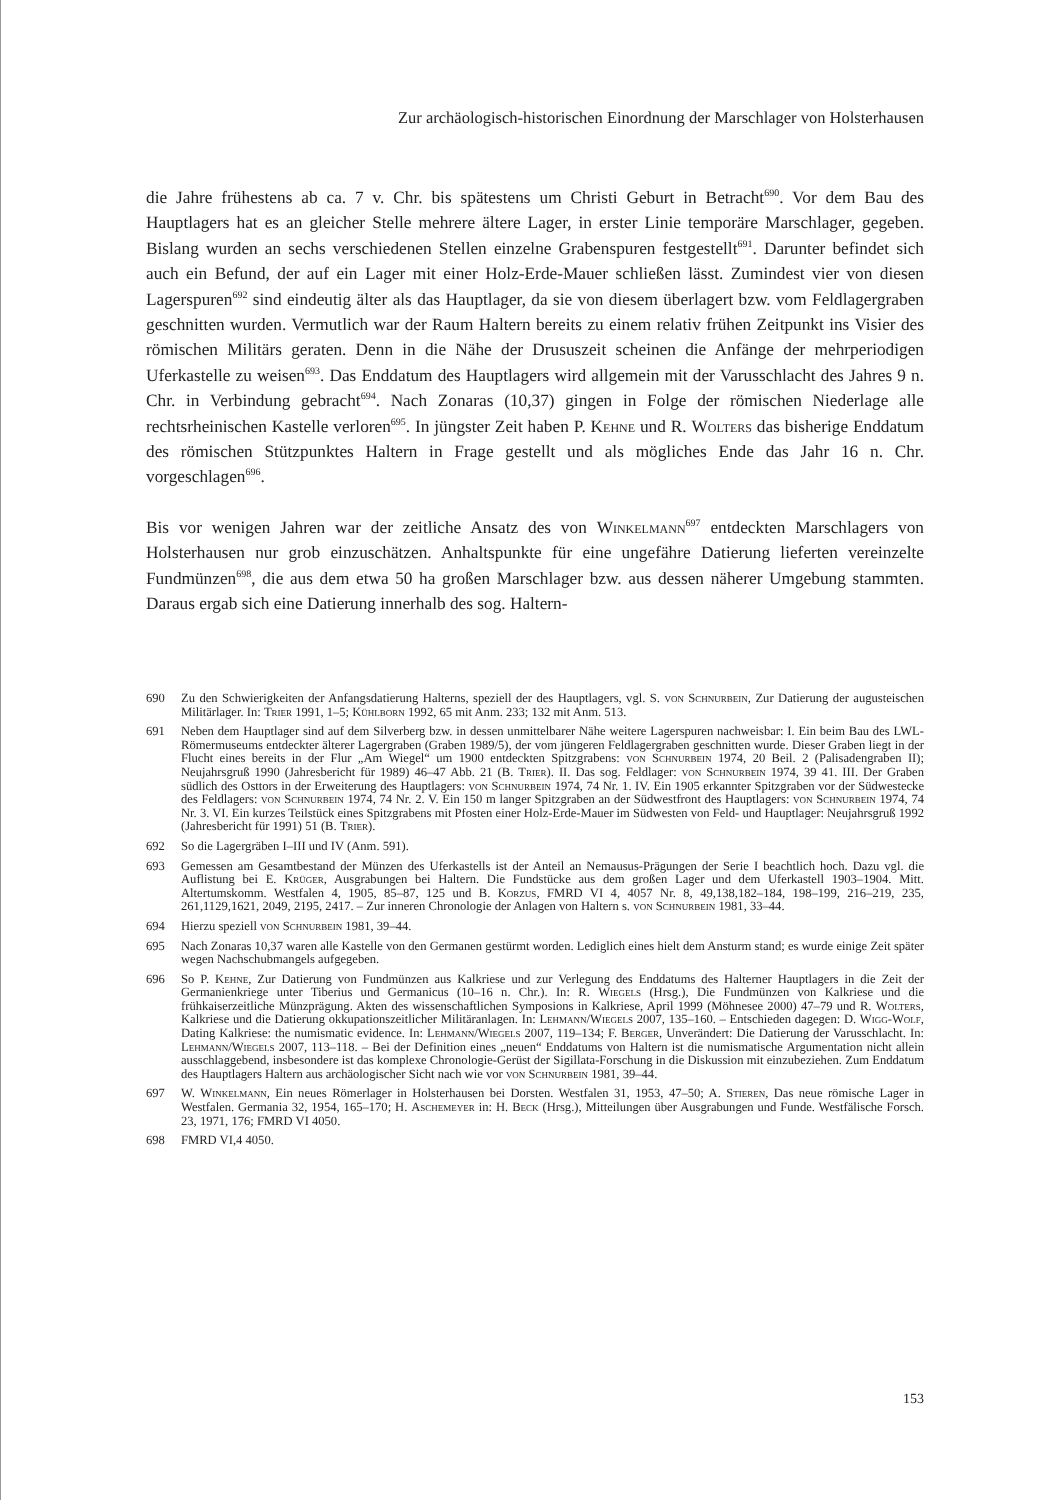Zur archäologisch-historischen Einordnung der Marschlager von Holsterhausen
die Jahre frühestens ab ca. 7 v. Chr. bis spätestens um Christi Geburt in Betracht<sup>690</sup>. Vor dem Bau des Hauptlagers hat es an gleicher Stelle mehrere ältere Lager, in erster Linie temporäre Marschlager, gegeben. Bislang wurden an sechs verschiedenen Stellen einzelne Grabenspuren festgestellt<sup>691</sup>. Darunter befindet sich auch ein Befund, der auf ein Lager mit einer Holz-Erde-Mauer schließen lässt. Zumindest vier von diesen Lagerspuren<sup>692</sup> sind eindeutig älter als das Hauptlager, da sie von diesem überlagert bzw. vom Feldlagergraben geschnitten wurden. Vermutlich war der Raum Haltern bereits zu einem relativ frühen Zeitpunkt ins Visier des römischen Militärs geraten. Denn in die Nähe der Drususzeit scheinen die Anfänge der mehrperiodigen Uferkastelle zu weisen<sup>693</sup>. Das Enddatum des Hauptlagers wird allgemein mit der Varusschlacht des Jahres 9 n. Chr. in Verbindung gebracht<sup>694</sup>. Nach Zonaras (10,37) gingen in Folge der römischen Niederlage alle rechtsrheinischen Kastelle verloren<sup>695</sup>. In jüngster Zeit haben P. Kehne und R. Wolters das bisherige Enddatum des römischen Stützpunktes Haltern in Frage gestellt und als mögliches Ende das Jahr 16 n. Chr. vorgeschlagen<sup>696</sup>.
Bis vor wenigen Jahren war der zeitliche Ansatz des von Winkelmann<sup>697</sup> entdeckten Marschlagers von Holsterhausen nur grob einzuschätzen. Anhaltspunkte für eine ungefähre Datierung lieferten vereinzelte Fundmünzen<sup>698</sup>, die aus dem etwa 50 ha großen Marschlager bzw. aus dessen näherer Umgebung stammten. Daraus ergab sich eine Datierung innerhalb des sog. Haltern-
690 Zu den Schwierigkeiten der Anfangsdatierung Halterns, speziell der des Hauptlagers, vgl. S. von Schnurbein, Zur Datierung der augusteischen Militärlager. In: Trier 1991, 1–5; Kühlborn 1992, 65 mit Anm. 233; 132 mit Anm. 513.
691 Neben dem Hauptlager sind auf dem Silverberg bzw. in dessen unmittelbarer Nähe weitere Lagerspuren nachweisbar: I. Ein beim Bau des LWL-Römermuseums entdeckter älterer Lagergraben (Graben 1989/5), der vom jüngeren Feldlagergraben geschnitten wurde. Dieser Graben liegt in der Flucht eines bereits in der Flur „Am Wiegel“ um 1900 entdeckten Spitzgrabens: von Schnurbein 1974, 20 Beil. 2 (Palisadengraben II); Neujahrsgruß 1990 (Jahresbericht für 1989) 46–47 Abb. 21 (B. Trier). II. Das sog. Feldlager: von Schnurbein 1974, 39 41. III. Der Graben südlich des Osttors in der Erweiterung des Hauptlagers: von Schnurbein 1974, 74 Nr. 1. IV. Ein 1905 erkannter Spitzgraben vor der Südwestecke des Feldlagers: von Schnurbein 1974, 74 Nr. 2. V. Ein 150 m langer Spitzgraben an der Südwestfront des Hauptlagers: von Schnurbein 1974, 74 Nr. 3. VI. Ein kurzes Teilstück eines Spitzgrabens mit Pfosten einer Holz-Erde-Mauer im Südwesten von Feld- und Hauptlager: Neujahrsgruß 1992 (Jahresbericht für 1991) 51 (B. Trier).
692 So die Lagergräben I–III und IV (Anm. 591).
693 Gemessen am Gesamtbestand der Münzen des Uferkastells ist der Anteil an Nemausus-Prägungen der Serie I beachtlich hoch. Dazu vgl. die Auflistung bei E. Krüger, Ausgrabungen bei Haltern. Die Fundstücke aus dem großen Lager und dem Uferkastell 1903–1904. Mitt. Altertumskomm. Westfalen 4, 1905, 85–87, 125 und B. Korzus, FMRD VI 4, 4057 Nr. 8, 49,138,182–184, 198–199, 216–219, 235, 261,1129,1621, 2049, 2195, 2417. – Zur inneren Chronologie der Anlagen von Haltern s. von Schnurbein 1981, 33–44.
694 Hierzu speziell von Schnurbein 1981, 39–44.
695 Nach Zonaras 10,37 waren alle Kastelle von den Germanen gestürmt worden. Lediglich eines hielt dem Ansturm stand; es wurde einige Zeit später wegen Nachschubmangels aufgegeben.
696 So P. Kehne, Zur Datierung von Fundmünzen aus Kalkriese und zur Verlegung des Enddatums des Halterner Hauptlagers in die Zeit der Germanienkriege unter Tiberius und Germanicus (10–16 n. Chr.). In: R. Wiegels (Hrsg.), Die Fundmünzen von Kalkriese und die frühkaiserzeitliche Münzprägung. Akten des wissenschaftlichen Symposions in Kalkriese, April 1999 (Möhnesee 2000) 47–79 und R. Wolters, Kalkriese und die Datierung okkupationszeitlicher Militäranlagen. In: Lehmann/Wiegels 2007, 135–160. – Entschieden dagegen: D. Wigg-Wolf, Dating Kalkriese: the numismatic evidence. In: Lehmann/Wiegels 2007, 119–134; F. Berger, Unverändert: Die Datierung der Varusschlacht. In: Lehmann/Wiegels 2007, 113–118. – Bei der Definition eines „neuen“ Enddatums von Haltern ist die numismatische Argumentation nicht allein ausschlaggebend, insbesondere ist das komplexe Chronologie-Gerüst der Sigillata-Forschung in die Diskussion mit einzubeziehen. Zum Enddatum des Hauptlagers Haltern aus archäologischer Sicht nach wie vor von Schnurbein 1981, 39–44.
697 W. Winkelmann, Ein neues Römerlager in Holsterhausen bei Dorsten. Westfalen 31, 1953, 47–50; A. Stieren, Das neue römische Lager in Westfalen. Germania 32, 1954, 165–170; H. Aschemeyer in: H. Beck (Hrsg.), Mitteilungen über Ausgrabungen und Funde. Westfälische Forsch. 23, 1971, 176; FMRD VI 4050.
698 FMRD VI,4 4050.
153